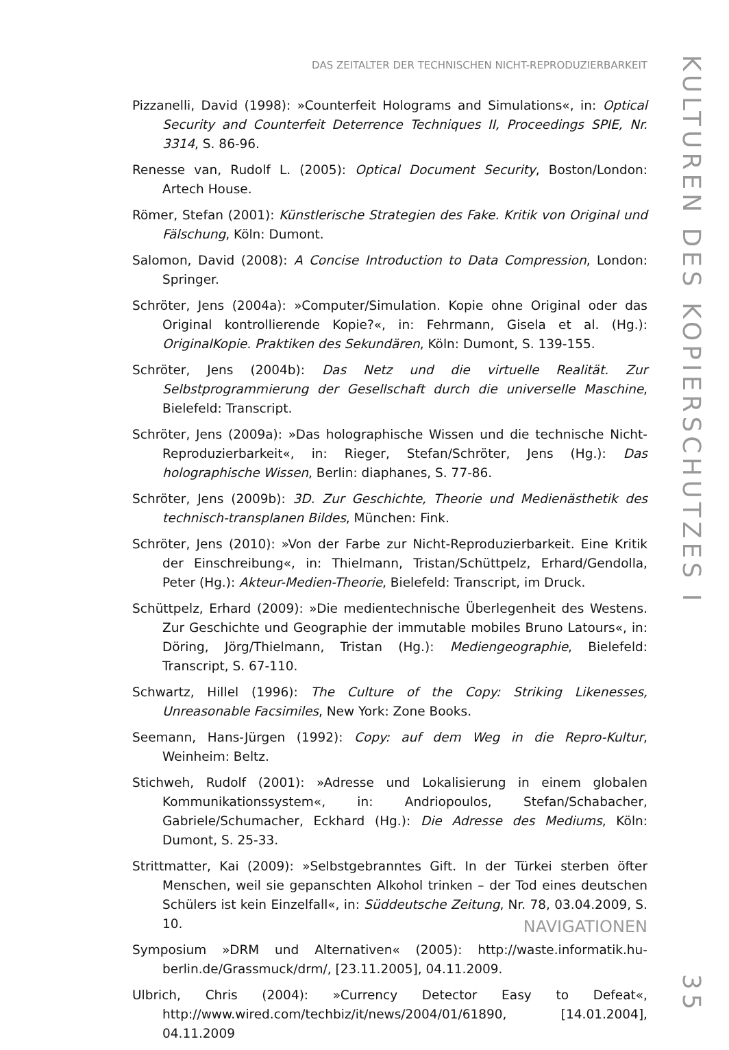DAS ZEITALTER DER TECHNISCHEN NICHT-REPRODUZIERBARKEIT
Pizzanelli, David (1998): »Counterfeit Holograms and Simulations«, in: Optical Security and Counterfeit Deterrence Techniques II, Proceedings SPIE, Nr. 3314, S. 86-96.
Renesse van, Rudolf L. (2005): Optical Document Security, Boston/London: Artech House.
Römer, Stefan (2001): Künstlerische Strategien des Fake. Kritik von Original und Fälschung, Köln: Dumont.
Salomon, David (2008): A Concise Introduction to Data Compression, London: Springer.
Schröter, Jens (2004a): »Computer/Simulation. Kopie ohne Original oder das Original kontrollierende Kopie?«, in: Fehrmann, Gisela et al. (Hg.): OriginalKopie. Praktiken des Sekundären, Köln: Dumont, S. 139-155.
Schröter, Jens (2004b): Das Netz und die virtuelle Realität. Zur Selbstprogrammierung der Gesellschaft durch die universelle Maschine, Bielefeld: Transcript.
Schröter, Jens (2009a): »Das holographische Wissen und die technische Nicht-Reproduzierbarkeit«, in: Rieger, Stefan/Schröter, Jens (Hg.): Das holographische Wissen, Berlin: diaphanes, S. 77-86.
Schröter, Jens (2009b): 3D. Zur Geschichte, Theorie und Medienästhetik des technisch-transplanen Bildes, München: Fink.
Schröter, Jens (2010): »Von der Farbe zur Nicht-Reproduzierbarkeit. Eine Kritik der Einschreibung«, in: Thielmann, Tristan/Schüttpelz, Erhard/Gendolla, Peter (Hg.): Akteur-Medien-Theorie, Bielefeld: Transcript, im Druck.
Schüttpelz, Erhard (2009): »Die medientechnische Überlegenheit des Westens. Zur Geschichte und Geographie der immutable mobiles Bruno Latours«, in: Döring, Jörg/Thielmann, Tristan (Hg.): Mediengeographie, Bielefeld: Transcript, S. 67-110.
Schwartz, Hillel (1996): The Culture of the Copy: Striking Likenesses, Unreasonable Facsimiles, New York: Zone Books.
Seemann, Hans-Jürgen (1992): Copy: auf dem Weg in die Repro-Kultur, Weinheim: Beltz.
Stichweh, Rudolf (2001): »Adresse und Lokalisierung in einem globalen Kommunikationssystem«, in: Andriopoulos, Stefan/Schabacher, Gabriele/Schumacher, Eckhard (Hg.): Die Adresse des Mediums, Köln: Dumont, S. 25-33.
Strittmatter, Kai (2009): »Selbstgebranntes Gift. In der Türkei sterben öfter Menschen, weil sie gepanschten Alkohol trinken – der Tod eines deutschen Schülers ist kein Einzelfall«, in: Süddeutsche Zeitung, Nr. 78, 03.04.2009, S. 10.
Symposium »DRM und Alternativen« (2005): http://waste.informatik.hu-berlin.de/Grassmuck/drm/, [23.11.2005], 04.11.2009.
Ulbrich, Chris (2004): »Currency Detector Easy to Defeat«, http://www.wired.com/techbiz/it/news/2004/01/61890, [14.01.2004], 04.11.2009
NAVIGATIONEN
KULTUREN DES KOPIERSCHUTZES I 35